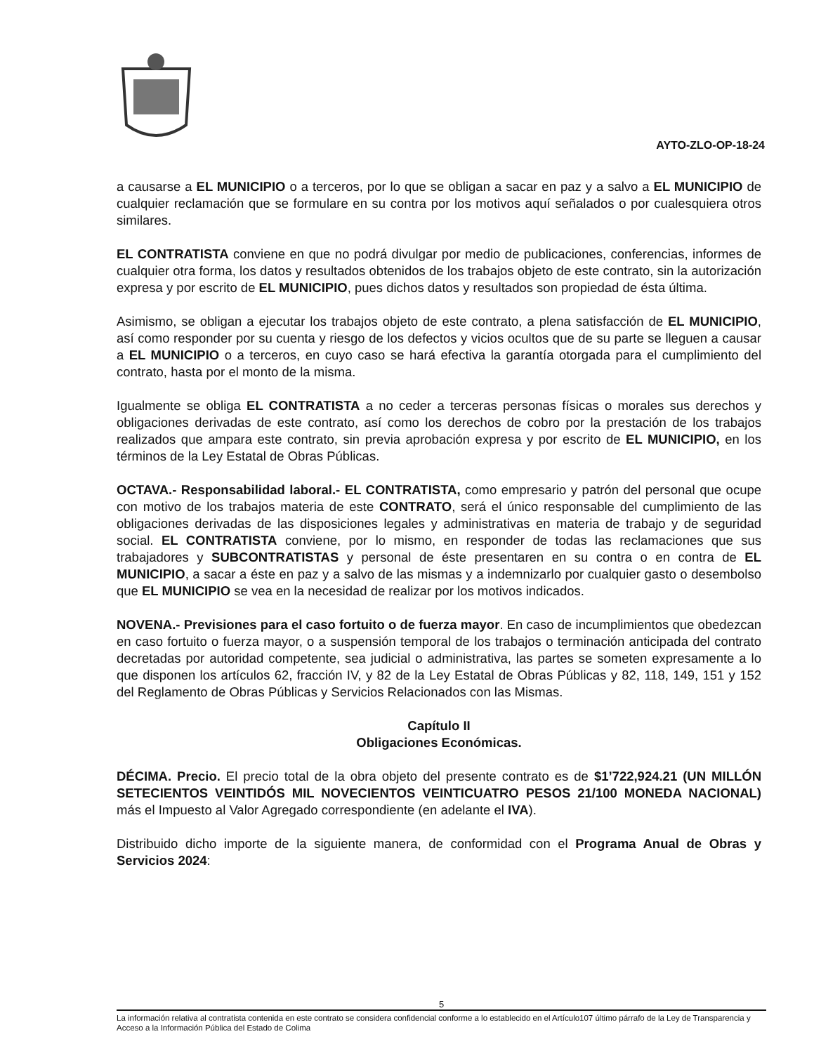AYTO-ZLO-OP-18-24
a causarse a EL MUNICIPIO o a terceros, por lo que se obligan a sacar en paz y a salvo a EL MUNICIPIO de cualquier reclamación que se formulare en su contra por los motivos aquí señalados o por cualesquiera otros similares.
EL CONTRATISTA conviene en que no podrá divulgar por medio de publicaciones, conferencias, informes de cualquier otra forma, los datos y resultados obtenidos de los trabajos objeto de este contrato, sin la autorización expresa y por escrito de EL MUNICIPIO, pues dichos datos y resultados son propiedad de ésta última.
Asimismo, se obligan a ejecutar los trabajos objeto de este contrato, a plena satisfacción de EL MUNICIPIO, así como responder por su cuenta y riesgo de los defectos y vicios ocultos que de su parte se lleguen a causar a EL MUNICIPIO o a terceros, en cuyo caso se hará efectiva la garantía otorgada para el cumplimiento del contrato, hasta por el monto de la misma.
Igualmente se obliga EL CONTRATISTA a no ceder a terceras personas físicas o morales sus derechos y obligaciones derivadas de este contrato, así como los derechos de cobro por la prestación de los trabajos realizados que ampara este contrato, sin previa aprobación expresa y por escrito de EL MUNICIPIO, en los términos de la Ley Estatal de Obras Públicas.
OCTAVA.- Responsabilidad laboral.- EL CONTRATISTA, como empresario y patrón del personal que ocupe con motivo de los trabajos materia de este CONTRATO, será el único responsable del cumplimiento de las obligaciones derivadas de las disposiciones legales y administrativas en materia de trabajo y de seguridad social. EL CONTRATISTA conviene, por lo mismo, en responder de todas las reclamaciones que sus trabajadores y SUBCONTRATISTAS y personal de éste presentaren en su contra o en contra de EL MUNICIPIO, a sacar a éste en paz y a salvo de las mismas y a indemnizarlo por cualquier gasto o desembolso que EL MUNICIPIO se vea en la necesidad de realizar por los motivos indicados.
NOVENA.- Previsiones para el caso fortuito o de fuerza mayor. En caso de incumplimientos que obedezcan en caso fortuito o fuerza mayor, o a suspensión temporal de los trabajos o terminación anticipada del contrato decretadas por autoridad competente, sea judicial o administrativa, las partes se someten expresamente a lo que disponen los artículos 62, fracción IV, y 82 de la Ley Estatal de Obras Públicas y 82, 118, 149, 151 y 152 del Reglamento de Obras Públicas y Servicios Relacionados con las Mismas.
Capítulo II
Obligaciones Económicas.
DÉCIMA. Precio. El precio total de la obra objeto del presente contrato es de $1’722,924.21 (UN MILLÓN SETECIENTOS VEINTIDÓS MIL NOVECIENTOS VEINTICUATRO PESOS 21/100 MONEDA NACIONAL) más el Impuesto al Valor Agregado correspondiente (en adelante el IVA).
Distribuido dicho importe de la siguiente manera, de conformidad con el Programa Anual de Obras y Servicios 2024:
5
La información relativa al contratista contenida en este contrato se considera confidencial conforme a lo establecido en el Artículo107 último párrafo de la Ley de Transparencia y Acceso a la Información Pública del Estado de Colima